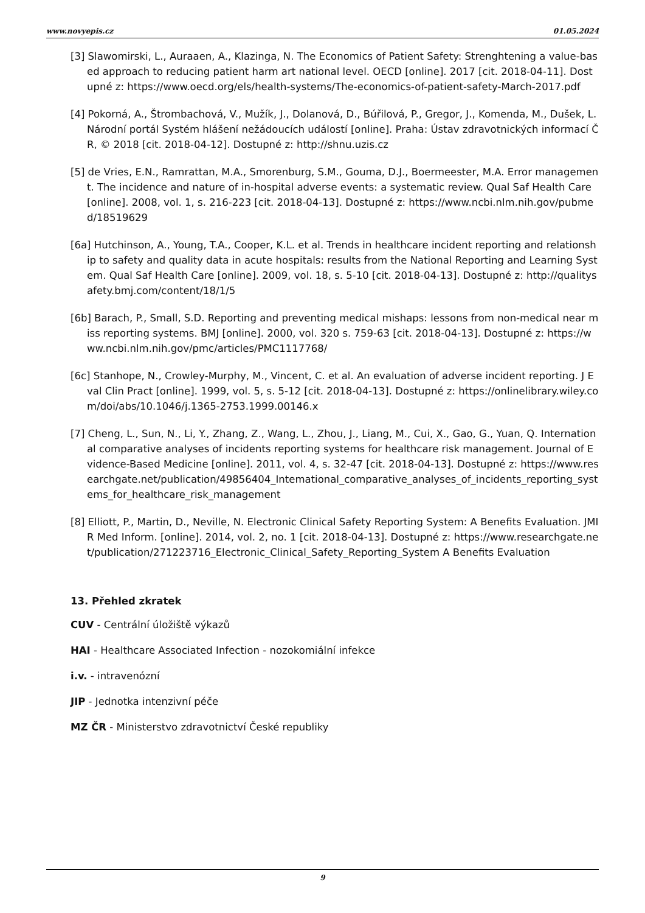www.novyepis.cz 01.05.2024
[3] Slawomirski, L., Auraaen, A., Klazinga, N. The Economics of Patient Safety: Strenghtening a value-based approach to reducing patient harm art national level. OECD [online]. 2017 [cit. 2018-04-11]. Dostupné z: https://www.oecd.org/els/health-systems/The-economics-of-patient-safety-March-2017.pdf
[4] Pokorná, A., Štrombachová, V., Mužík, J., Dolanová, D., Búřilová, P., Gregor, J., Komenda, M., Dušek, L. Národní portál Systém hlášení nežádoucích událostí [online]. Praha: Ústav zdravotnických informací ČR, © 2018 [cit. 2018-04-12]. Dostupné z: http://shnu.uzis.cz
[5] de Vries, E.N., Ramrattan, M.A., Smorenburg, S.M., Gouma, D.J., Boermeester, M.A. Error management. The incidence and nature of in-hospital adverse events: a systematic review. Qual Saf Health Care [online]. 2008, vol. 1, s. 216-223 [cit. 2018-04-13]. Dostupné z: https://www.ncbi.nlm.nih.gov/pubmed/18519629
[6a] Hutchinson, A., Young, T.A., Cooper, K.L. et al. Trends in healthcare incident reporting and relationship to safety and quality data in acute hospitals: results from the National Reporting and Learning System. Qual Saf Health Care [online]. 2009, vol. 18, s. 5-10 [cit. 2018-04-13]. Dostupné z: http://qualitysafety.bmj.com/content/18/1/5
[6b] Barach, P., Small, S.D. Reporting and preventing medical mishaps: lessons from non-medical near miss reporting systems. BMJ [online]. 2000, vol. 320 s. 759-63 [cit. 2018-04-13]. Dostupné z: https://www.ncbi.nlm.nih.gov/pmc/articles/PMC1117768/
[6c] Stanhope, N., Crowley-Murphy, M., Vincent, C. et al. An evaluation of adverse incident reporting. J Eval Clin Pract [online]. 1999, vol. 5, s. 5-12 [cit. 2018-04-13]. Dostupné z: https://onlinelibrary.wiley.com/doi/abs/10.1046/j.1365-2753.1999.00146.x
[7] Cheng, L., Sun, N., Li, Y., Zhang, Z., Wang, L., Zhou, J., Liang, M., Cui, X., Gao, G., Yuan, Q. International comparative analyses of incidents reporting systems for healthcare risk management. Journal of Evidence-Based Medicine [online]. 2011, vol. 4, s. 32-47 [cit. 2018-04-13]. Dostupné z: https://www.researchgate.net/publication/49856404_Intemational_comparative_analyses_of_incidents_reporting_systems_for_healthcare_risk_management
[8] Elliott, P., Martin, D., Neville, N. Electronic Clinical Safety Reporting System: A Benefits Evaluation. JMIR Med Inform. [online]. 2014, vol. 2, no. 1 [cit. 2018-04-13]. Dostupné z: https://www.researchgate.net/publication/271223716_Electronic_Clinical_Safety_Reporting_System A Benefits Evaluation
13. Přehled zkratek
CUV - Centrální úložiště výkazů
HAI - Healthcare Associated Infection - nozokomiální infekce
i.v. - intravenózní
JIP - Jednotka intenzivní péče
MZ ČR - Ministerstvo zdravotnictví České republiky
9